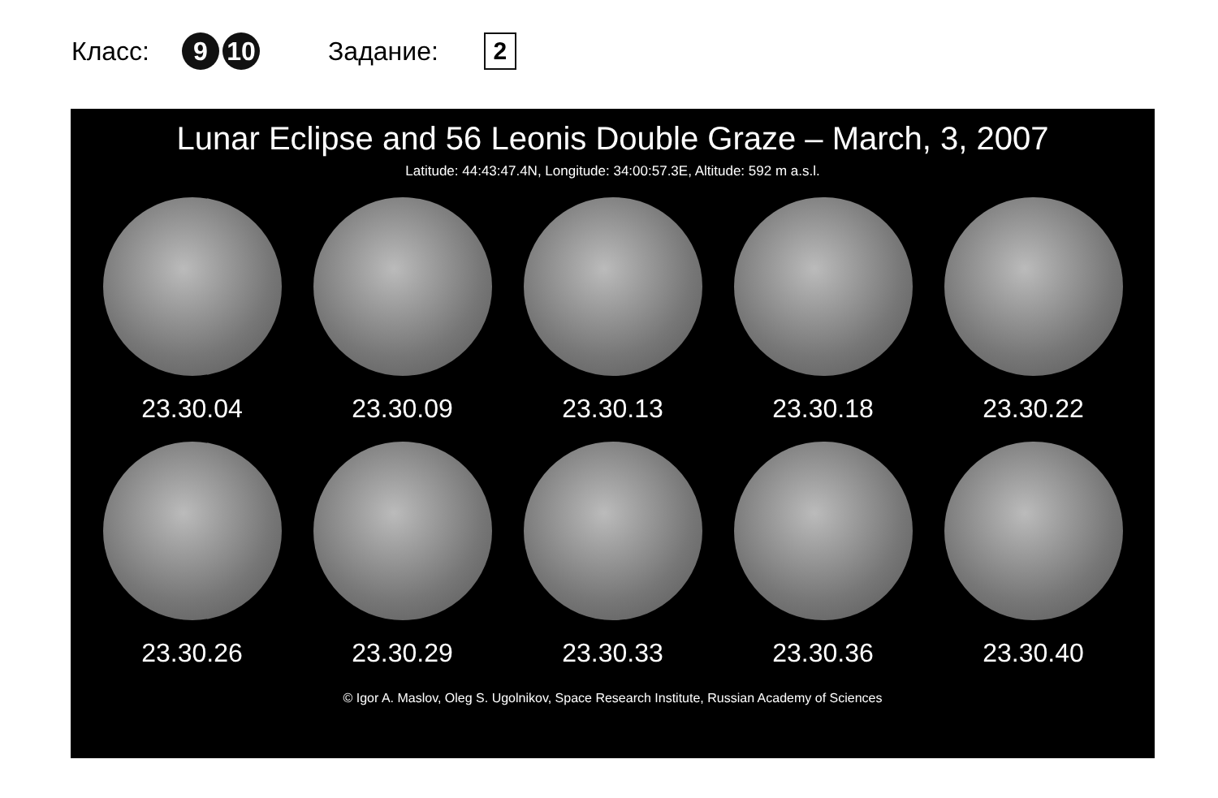Класс: 9 10 Задание: 2
Lunar Eclipse and 56 Leonis Double Graze – March, 3, 2007
Latitude: 44:43:47.4N, Longitude: 34:00:57.3E, Altitude: 592 m a.s.l.
23.30.04 23.30.09 23.30.13 23.30.18 23.30.22
23.30.26 23.30.29 23.30.33 23.30.36 23.30.40
© Igor A. Maslov, Oleg S. Ugolnikov, Space Research Institute, Russian Academy of Sciences